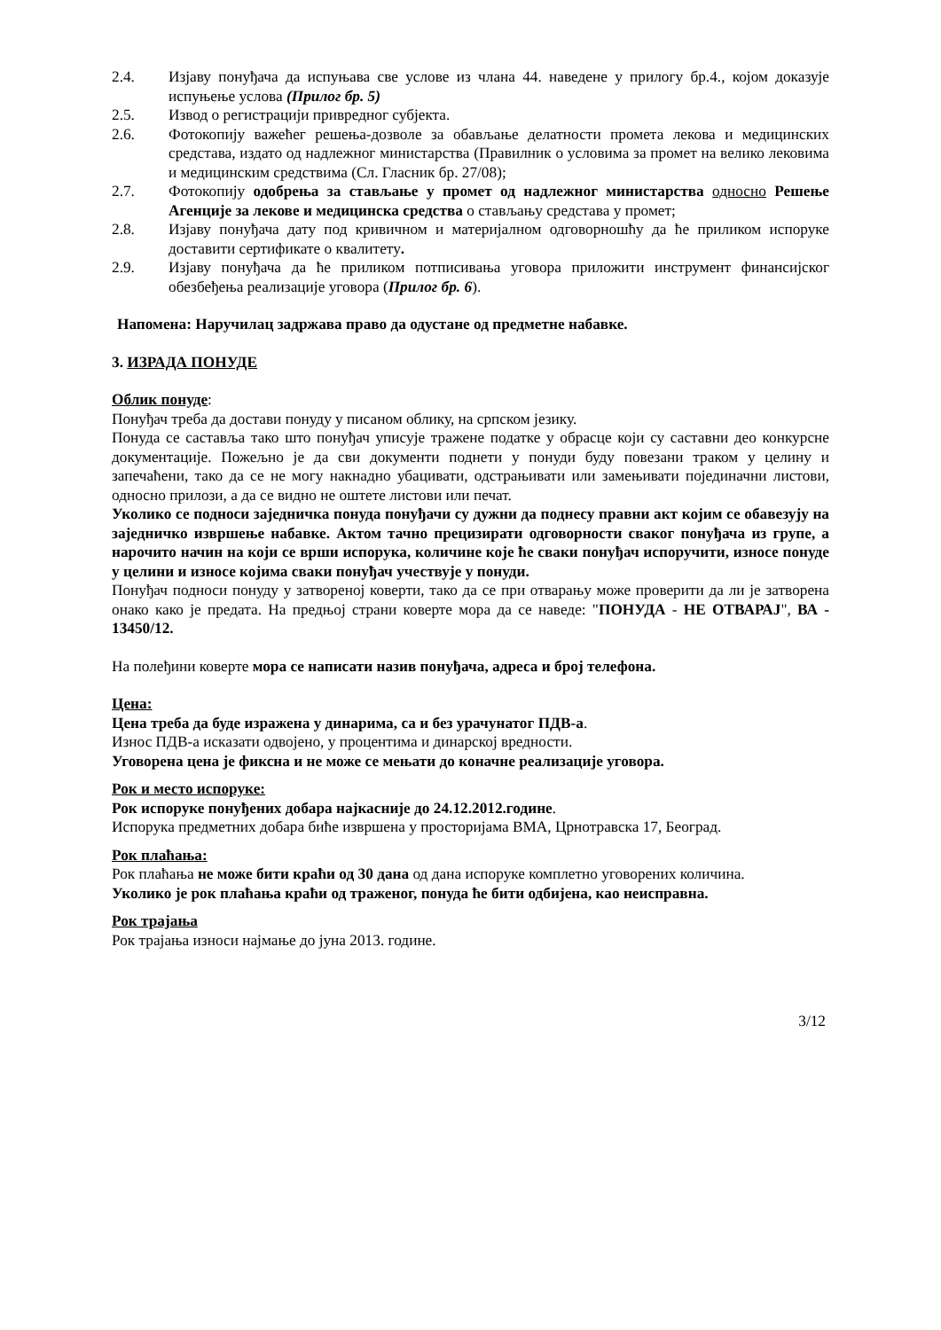2.4. Изјаву понуђача да испуњава све услове из члана 44. наведене у прилогу бр.4., којом доказује испуњење услова (Прилог бр. 5)
2.5. Извод о регистрацији привредног субјекта.
2.6. Фотокопију важећег решења-дозволе за обављање делатности промета лекова и медицинских средстава, издато од надлежног министарства (Правилник о условима за промет на велико лековима и медицинским средствима (Сл. Гласник бр. 27/08);
2.7. Фотокопију одобрења за стављање у промет од надлежног министарства односно Решење Агенције за лекове и медицинска средства о стављању средстава у промет;
2.8. Изјаву понуђача дату под кривичном и материјалном одговорношћу да ће приликом испоруке доставити сертификате о квалитету.
2.9. Изјаву понуђача да ће приликом потписивања уговора приложити инструмент финансијског обезбеђења реализације уговора (Прилог бр. 6).
Напомена: Наручилац задржава право да одустане од предметне набавке.
3. ИЗРАДА ПОНУДЕ
Облик понуде:
Понуђач треба да достави понуду у писаном облику, на српском језику.
Понуда се саставља тако што понуђач уписује тражене податке у обрасце који су саставни део конкурсне документације. Пожељно је да сви документи поднети у понуди буду повезани траком у целину и запечаћени, тако да се не могу накнадно убацивати, одстрањивати или замењивати појединачни листови, односно прилози, а да се видно не оштете листови или печат.
Уколико се подноси заједничка понуда понуђачи су дужни да поднесу правни акт којим се обавезују на заједничко извршење набавке. Актом тачно прецизирати одговорности сваког понуђача из групе, а нарочито начин на који се врши испорука, количине које ће сваки понуђач испоручити, износе понуде у целини и износе којима сваки понуђач учествује у понуди.
Понуђач подноси понуду у затвореној коверти, тако да се при отварању може проверити да ли је затворена онако како је предата. На предњој страни коверте мора да се наведе: "ПОНУДА - НЕ ОТВАРАЈ", ВА - 13450/12.
На полеђини коверте мора се написати назив понуђача, адреса и број телефона.
Цена:
Цена треба да буде изражена у динарима, са и без урачунатог ПДВ-а.
Износ ПДВ-а исказати одвојено, у процентима и динарској вредности.
Уговорена цена је фиксна и не може се мењати до коначне реализације уговора.
Рок и место испоруке:
Рок испоруке понуђених добара најкасније до 24.12.2012.године.
Испорука предметних добара биће извршена у просторијама ВМА, Црнотравска 17, Београд.
Рок плаћања:
Рок плаћања не може бити краћи од 30 дана од дана испоруке комплетно уговорених количина.
Уколико је рок плаћања краћи од траженог, понуда ће бити одбијена, као неисправна.
Рок трајања
Рок трајања износи најмање до јуна 2013. године.
3/12